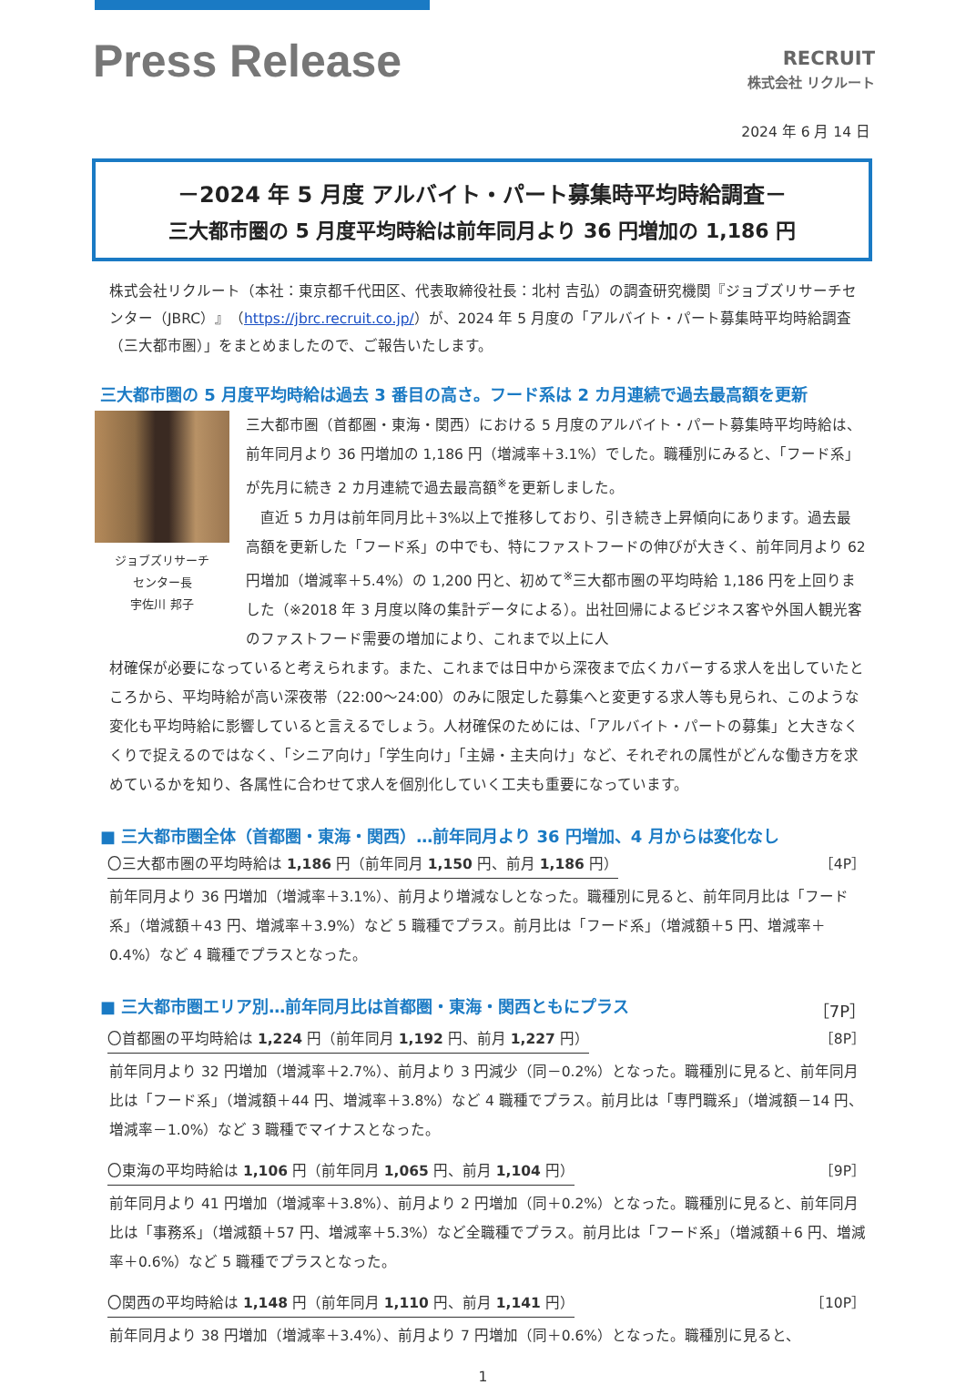Press Release
RECRUIT
株式会社 リクルート
2024 年 6 月 14 日
－2024 年 5 月度 アルバイト・パート募集時平均時給調査－
三大都市圏の 5 月度平均時給は前年同月より 36 円増加の 1,186 円
株式会社リクルート（本社：東京都千代田区、代表取締役社長：北村 吉弘）の調査研究機関『ジョブズリサーチセンター（JBRC）』（https://jbrc.recruit.co.jp/）が、2024 年 5 月度の「アルバイト・パート募集時平均時給調査（三大都市圏）」をまとめましたので、ご報告いたします。
三大都市圏の 5 月度平均時給は過去 3 番目の高さ。フード系は 2 カ月連続で過去最高額を更新
ジョブズリサーチ
センター長
宇佐川 邦子
三大都市圏（首都圏・東海・関西）における 5 月度のアルバイト・パート募集時平均時給は、前年同月より 36 円増加の 1,186 円（増減率＋3.1%）でした。職種別にみると、「フード系」が先月に続き 2 カ月連続で過去最高額<sup>※</sup>を更新しました。
　直近 5 カ月は前年同月比＋3%以上で推移しており、引き続き上昇傾向にあります。過去最高額を更新した「フード系」の中でも、特にファストフードの伸びが大きく、前年同月より 62 円増加（増減率＋5.4%）の 1,200 円と、初めて<sup>※</sup>三大都市圏の平均時給 1,186 円を上回りました（※2018 年 3 月度以降の集計データによる）。出社回帰によるビジネス客や外国人観光客のファストフード需要の増加により、これまで以上に人
材確保が必要になっていると考えられます。また、これまでは日中から深夜まで広くカバーする求人を出していたところから、平均時給が高い深夜帯（22:00～24:00）のみに限定した募集へと変更する求人等も見られ、このような変化も平均時給に影響していると言えるでしょう。人材確保のためには、「アルバイト・パートの募集」と大きなくくりで捉えるのではなく、「シニア向け」「学生向け」「主婦・主夫向け」など、それぞれの属性がどんな働き方を求めているかを知り、各属性に合わせて求人を個別化していく工夫も重要になっています。
■ 三大都市圏全体（首都圏・東海・関西）…前年同月より 36 円増加、4 月からは変化なし
〇三大都市圏の平均時給は 1,186 円（前年同月 1,150 円、前月 1,186 円） ［4P］
前年同月より 36 円増加（増減率＋3.1%）、前月より増減なしとなった。職種別に見ると、前年同月比は「フード系」（増減額＋43 円、増減率＋3.9%）など 5 職種でプラス。前月比は「フード系」（増減額＋5 円、増減率＋0.4%）など 4 職種でプラスとなった。
■ 三大都市圏エリア別…前年同月比は首都圏・東海・関西ともにプラス ［7P］
〇首都圏の平均時給は 1,224 円（前年同月 1,192 円、前月 1,227 円） ［8P］
前年同月より 32 円増加（増減率＋2.7%）、前月より 3 円減少（同－0.2%）となった。職種別に見ると、前年同月比は「フード系」（増減額＋44 円、増減率＋3.8%）など 4 職種でプラス。前月比は「専門職系」（増減額－14 円、増減率－1.0%）など 3 職種でマイナスとなった。
〇東海の平均時給は 1,106 円（前年同月 1,065 円、前月 1,104 円） ［9P］
前年同月より 41 円増加（増減率＋3.8%）、前月より 2 円増加（同＋0.2%）となった。職種別に見ると、前年同月比は「事務系」（増減額＋57 円、増減率＋5.3%）など全職種でプラス。前月比は「フード系」（増減額＋6 円、増減率＋0.6%）など 5 職種でプラスとなった。
〇関西の平均時給は 1,148 円（前年同月 1,110 円、前月 1,141 円） ［10P］
前年同月より 38 円増加（増減率＋3.4%）、前月より 7 円増加（同＋0.6%）となった。職種別に見ると、
1